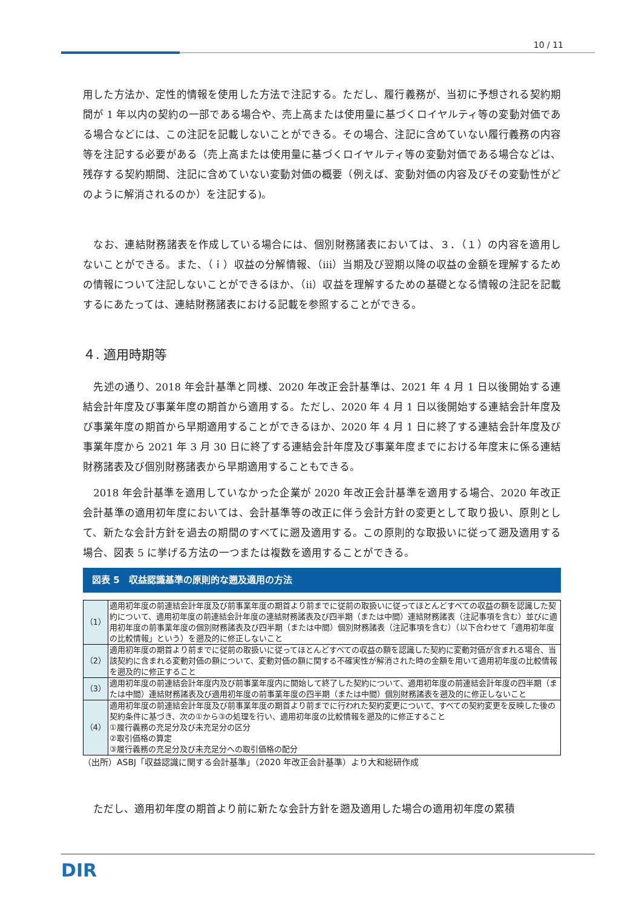10 / 11
用した方法か、定性的情報を使用した方法で注記する。ただし、履行義務が、当初に予想される契約期間が 1 年以内の契約の一部である場合や、売上高または使用量に基づくロイヤルティ等の変動対価である場合などには、この注記を記載しないことができる。その場合、注記に含めていない履行義務の内容等を注記する必要がある（売上高または使用量に基づくロイヤルティ等の変動対価である場合などは、残存する契約期間、注記に含めていない変動対価の概要（例えば、変動対価の内容及びその変動性がどのように解消されるのか）を注記する)。
　なお、連結財務諸表を作成している場合には、個別財務諸表においては、３．（１）の内容を適用しないことができる。また、（ｉ）収益の分解情報、（ⅲ）当期及び翌期以降の収益の金額を理解するための情報について注記しないことができるほか、（ⅱ）収益を理解するための基礎となる情報の注記を記載するにあたっては、連結財務諸表における記載を参照することができる。
４. 適用時期等
　先述の通り、2018 年会計基準と同様、2020 年改正会計基準は、2021 年 4 月 1 日以後開始する連結会計年度及び事業年度の期首から適用する。ただし、2020 年 4 月 1 日以後開始する連結会計年度及び事業年度の期首から早期適用することができるほか、2020 年 4 月 1 日に終了する連結会計年度及び事業年度から 2021 年 3 月 30 日に終了する連結会計年度及び事業年度までにおける年度末に係る連結財務諸表及び個別財務諸表から早期適用することもできる。
　2018 年会計基準を適用していなかった企業が 2020 年改正会計基準を適用する場合、2020 年改正会計基準の適用初年度においては、会計基準等の改正に伴う会計方針の変更として取り扱い、原則として、新たな会計方針を過去の期間のすべてに遡及適用する。この原則的な取扱いに従って遡及適用する場合、図表 5 に挙げる方法の一つまたは複数を適用することができる。
図表 5　収益認識基準の原則的な遡及適用の方法
| （1） | 適用初年度の前連結会計年度及び前事業年度の期首より前までに従前の取扱いに従ってほとんどすべての収益の額を認識した契約について、適用初年度の前連結会計年度の連結財務諸表及び四半期（または中間）連結財務諸表（注記事項を含む）並びに適用初年度の前事業年度の個別財務諸表及び四半期（または中間）個別財務諸表（注記事項を含む）（以下合わせて「適用初年度の比較情報」という）を遡及的に修正しないこと |
| （2） | 適用初年度の期首より前までに従前の取扱いに従ってほとんどすべての収益の額を認識した契約に変動対価が含まれる場合、当該契約に含まれる変動対価の額について、変動対価の額に関する不確実性が解消された時の金額を用いて適用初年度の比較情報を遡及的に修正すること |
| （3） | 適用初年度の前連結会計年度内及び前事業年度内に開始して終了した契約について、適用初年度の前連結会計年度の四半期（または中間）連結財務諸表及び適用初年度の前事業年度の四半期（または中間）個別財務諸表を遡及的に修正しないこと |
| （4） | 適用初年度の前連結会計年度及び前事業年度の期首より前までに行われた契約変更について、すべての契約変更を反映した後の契約条件に基づき、次の①から③の処理を行い、適用初年度の比較情報を遡及的に修正すること ①履行義務の充足分及び未充足分の区分 ②取引価格の算定 ③履行義務の充足分及び未充足分への取引価格の配分 |
（出所）ASBJ「収益認識に関する会計基準」（2020 年改正会計基準）より大和総研作成
　ただし、適用初年度の期首より前に新たな会計方針を遡及適用した場合の適用初年度の累積
DIR